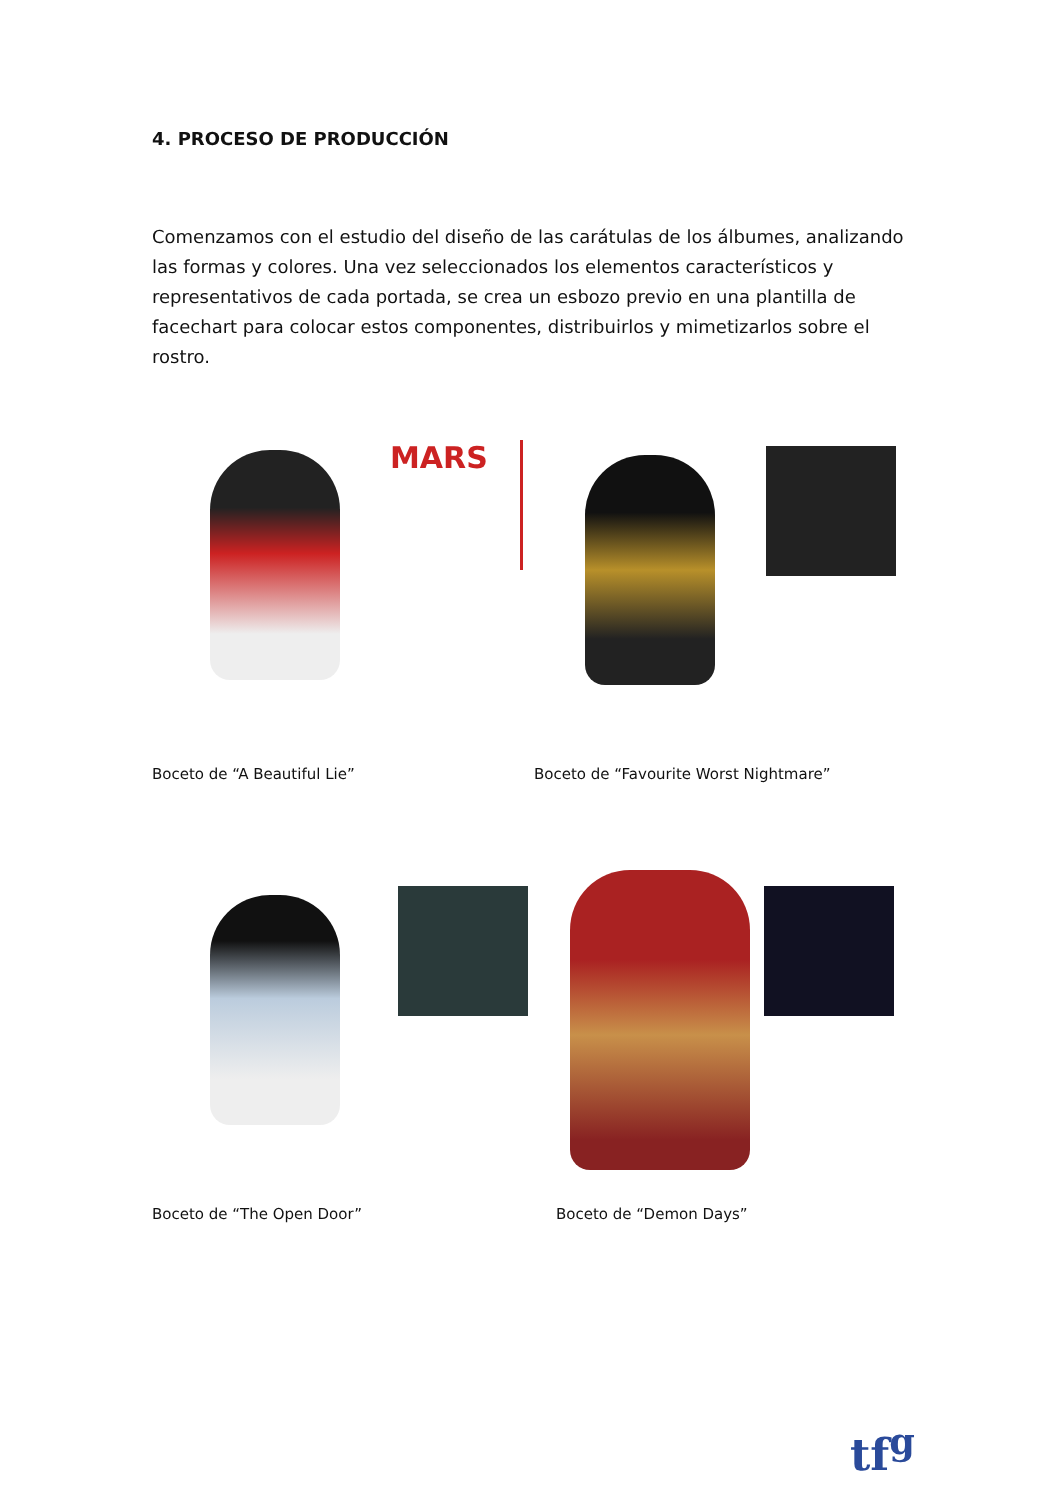4. PROCESO DE PRODUCCIÓN
Comenzamos con el estudio del diseño de las carátulas de los álbumes, analizando las formas y colores. Una vez seleccionados los elementos característicos y representativos de cada portada, se crea un esbozo previo en una plantilla de facechart para colocar estos componentes, distribuirlos y mimetizarlos sobre el rostro.
MARS
Boceto de “A Beautiful Lie”
Boceto de “Favourite Worst Nightmare”
Boceto de “The Open Door” Boceto de “Demon Days”
tf<sup>g</sup>